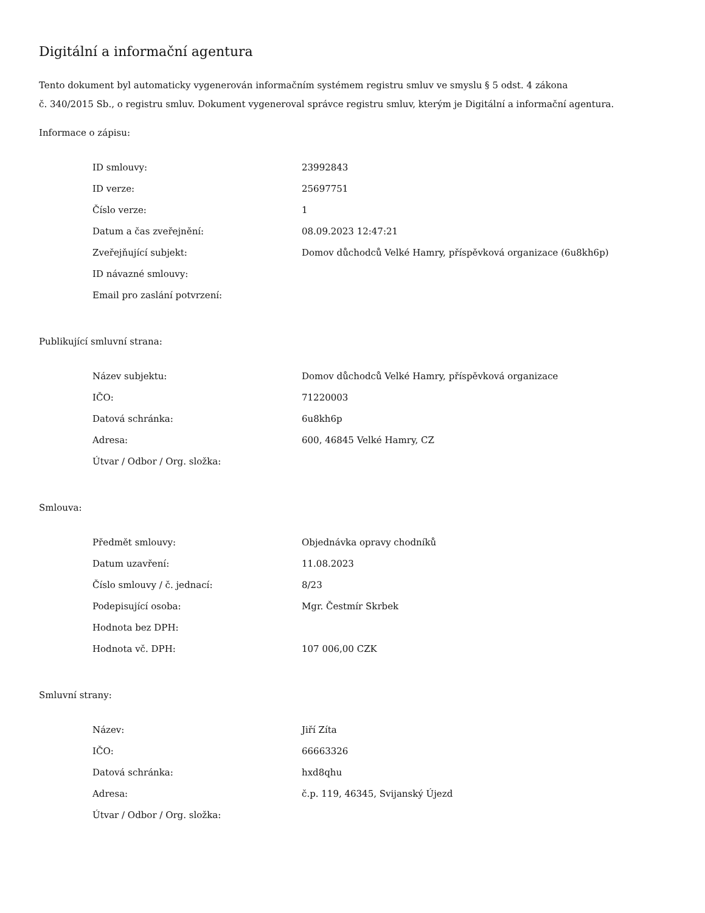Digitální a informační agentura
Tento dokument byl automaticky vygenerován informačním systémem registru smluv ve smyslu § 5 odst. 4 zákona
č. 340/2015 Sb., o registru smluv. Dokument vygeneroval správce registru smluv, kterým je Digitální a informační agentura.
Informace o zápisu:
| ID smlouvy: | 23992843 |
| ID verze: | 25697751 |
| Číslo verze: | 1 |
| Datum a čas zveřejnění: | 08.09.2023 12:47:21 |
| Zveřejňující subjekt: | Domov důchodců Velké Hamry, příspěvková organizace (6u8kh6p) |
| ID návazné smlouvy: | |
| Email pro zaslání potvrzení: | |
Publikující smluvní strana:
| Název subjektu: | Domov důchodců Velké Hamry, příspěvková organizace |
| IČO: | 71220003 |
| Datová schránka: | 6u8kh6p |
| Adresa: | 600, 46845 Velké Hamry, CZ |
| Útvar / Odbor / Org. složka: | |
Smlouva:
| Předmět smlouvy: | Objednávka opravy chodníků |
| Datum uzavření: | 11.08.2023 |
| Číslo smlouvy / č. jednací: | 8/23 |
| Podepisující osoba: | Mgr. Čestmír Skrbek |
| Hodnota bez DPH: | |
| Hodnota vč. DPH: | 107 006,00 CZK |
Smluvní strany:
| Název: | Jiří Zíta |
| IČO: | 66663326 |
| Datová schránka: | hxd8qhu |
| Adresa: | č.p. 119, 46345, Svijanský Újezd |
| Útvar / Odbor / Org. složka: | |